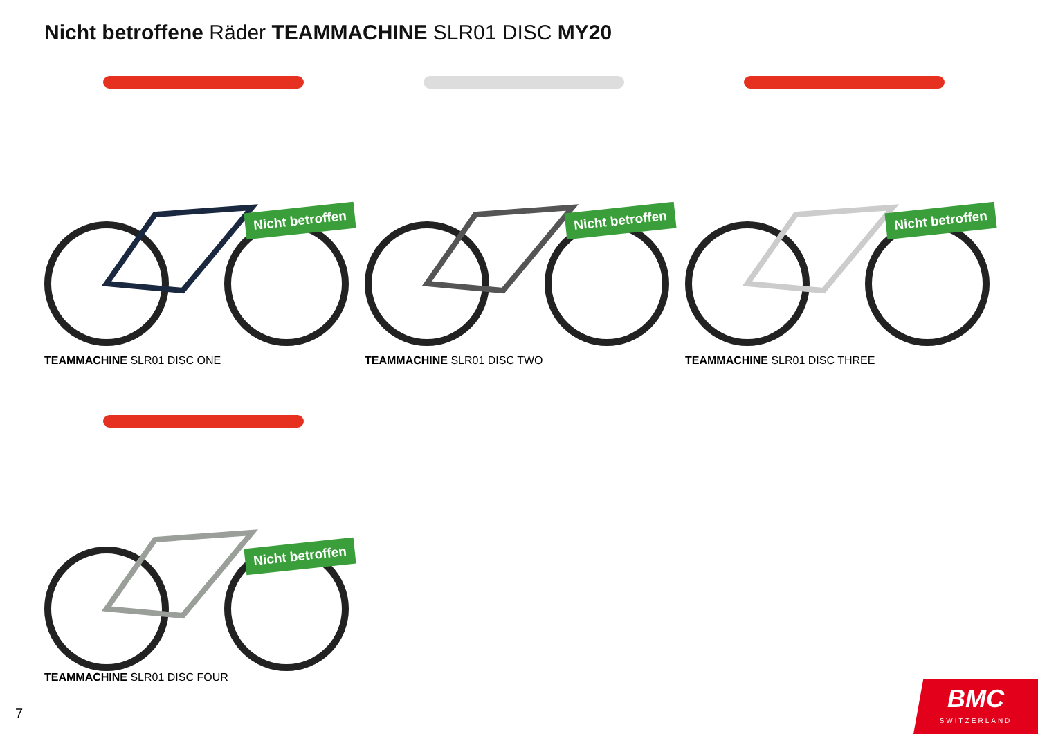Nicht betroffene Räder TEAMMACHINE SLR01 DISC MY20
Nicht betroffen
TEAMMACHINE SLR01 DISC ONE
Nicht betroffen
TEAMMACHINE SLR01 DISC TWO
Nicht betroffen
TEAMMACHINE SLR01 DISC THREE
Nicht betroffen
TEAMMACHINE SLR01 DISC FOUR
7
BMC
SWITZERLAND